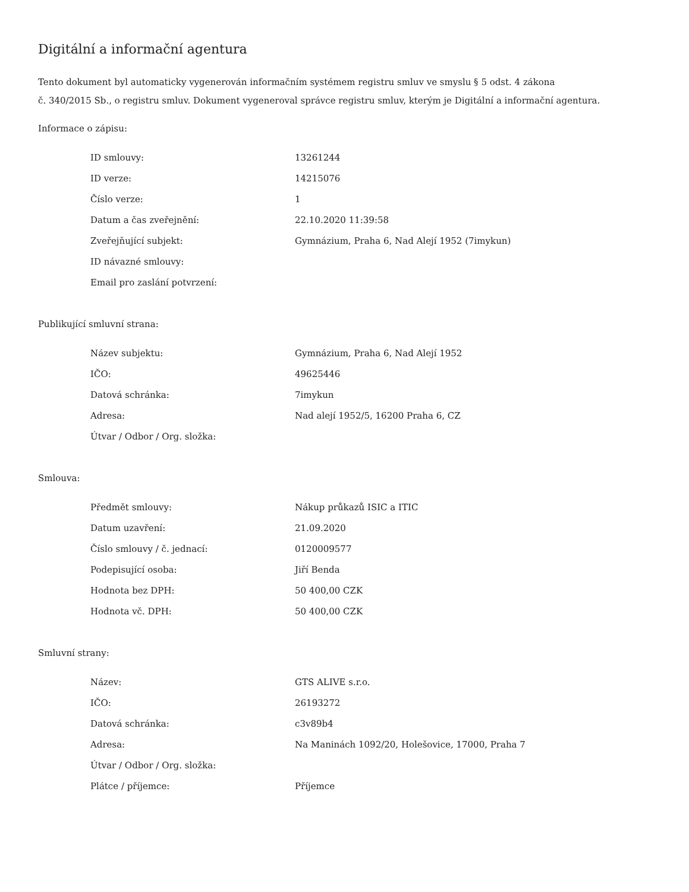Digitální a informační agentura
Tento dokument byl automaticky vygenerován informačním systémem registru smluv ve smyslu § 5 odst. 4 zákona
č. 340/2015 Sb., o registru smluv. Dokument vygeneroval správce registru smluv, kterým je Digitální a informační agentura.
Informace o zápisu:
| ID smlouvy: | 13261244 |
| ID verze: | 14215076 |
| Číslo verze: | 1 |
| Datum a čas zveřejnění: | 22.10.2020 11:39:58 |
| Zveřejňující subjekt: | Gymnázium, Praha 6, Nad Alejí 1952 (7imykun) |
| ID návazné smlouvy: | |
| Email pro zaslání potvrzení: | |
Publikující smluvní strana:
| Název subjektu: | Gymnázium, Praha 6, Nad Alejí 1952 |
| IČO: | 49625446 |
| Datová schránka: | 7imykun |
| Adresa: | Nad alejí 1952/5, 16200 Praha 6, CZ |
| Útvar / Odbor / Org. složka: | |
Smlouva:
| Předmět smlouvy: | Nákup průkazů ISIC a ITIC |
| Datum uzavření: | 21.09.2020 |
| Číslo smlouvy / č. jednací: | 0120009577 |
| Podepisující osoba: | Jiří Benda |
| Hodnota bez DPH: | 50 400,00 CZK |
| Hodnota vč. DPH: | 50 400,00 CZK |
Smluvní strany:
| Název: | GTS ALIVE s.r.o. |
| IČO: | 26193272 |
| Datová schránka: | c3v89b4 |
| Adresa: | Na Maninách 1092/20, Holešovice, 17000, Praha 7 |
| Útvar / Odbor / Org. složka: | |
| Plátce / příjemce: | Příjemce |